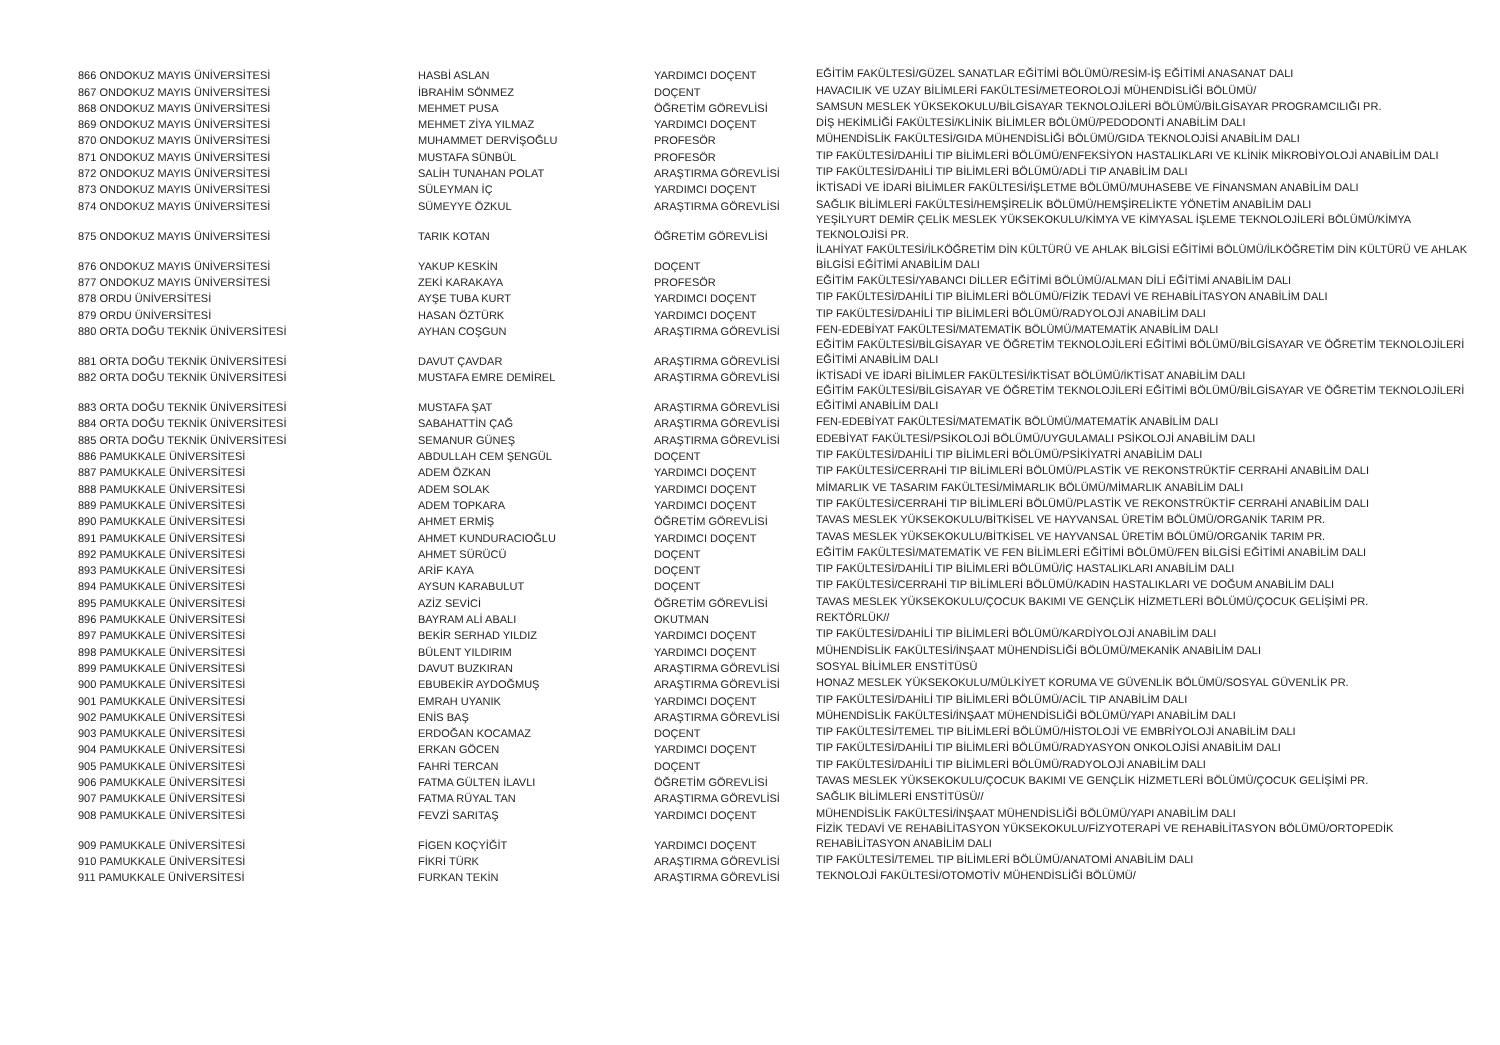| 866 ONDOKUZ MAYIS ÜNİVERSİTESİ | HASBİ ASLAN | YARDIMCI DOÇENT | EĞİTİM FAKÜLTESİ/GÜZEL SANATLAR EĞİTİMİ BÖLÜMÜ/RESİM-İŞ EĞİTİMİ ANASANAT DALI |
| 867 ONDOKUZ MAYIS ÜNİVERSİTESİ | İBRAHİM SÖNMEZ | DOÇENT | HAVACILIK VE UZAY BİLİMLERİ FAKÜLTESİ/METEOROLOJİ MÜHENDİSLİĞİ BÖLÜMÜ/ |
| 868 ONDOKUZ MAYIS ÜNİVERSİTESİ | MEHMET PUSA | ÖĞRETİM GÖREVLİSİ | SAMSUN MESLEK YÜKSEKOKULU/BİLGİSAYAR TEKNOLOJİLERİ BÖLÜMÜ/BİLGİSAYAR PROGRAMCILIĞI PR. |
| 869 ONDOKUZ MAYIS ÜNİVERSİTESİ | MEHMET ZİYA YILMAZ | YARDIMCI DOÇENT | DİŞ HEKİMLİĞİ FAKÜLTESİ/KLİNİK BİLİMLER BÖLÜMÜ/PEDODONTİ ANABİLİM DALI |
| 870 ONDOKUZ MAYIS ÜNİVERSİTESİ | MUHAMMET DERVİŞOĞLU | PROFESÖR | MÜHENDİSLİK FAKÜLTESİ/GIDA MÜHENDİSLİĞİ BÖLÜMÜ/GIDA TEKNOLOJİSİ ANABİLİM DALI |
| 871 ONDOKUZ MAYIS ÜNİVERSİTESİ | MUSTAFA SÜNBÜL | PROFESÖR | TIP FAKÜLTESİ/DAHİLİ TIP BİLİMLERİ BÖLÜMÜ/ENFEKSİYON HASTALIKLARI VE KLİNİK MİKROBİYOLOJİ ANABİLİM DALI |
| 872 ONDOKUZ MAYIS ÜNİVERSİTESİ | SALİH TUNAHAN POLAT | ARAŞTIRMA GÖREVLİSİ | TIP FAKÜLTESİ/DAHİLİ TIP BİLİMLERİ BÖLÜMÜ/ADLİ TIP ANABİLİM DALI |
| 873 ONDOKUZ MAYIS ÜNİVERSİTESİ | SÜLEYMAN İÇ | YARDIMCI DOÇENT | İKTİSADİ VE İDARİ BİLİMLER FAKÜLTESİ/İŞLETME BÖLÜMÜ/MUHASEBE VE FİNANSMAN ANABİLİM DALI |
| 874 ONDOKUZ MAYIS ÜNİVERSİTESİ | SÜMEYYE ÖZKUL | ARAŞTIRMA GÖREVLİSİ | SAĞLIK BİLİMLERİ FAKÜLTESİ/HEMŞİRELİK BÖLÜMÜ/HEMŞİRELİKTE YÖNETİM ANABİLİM DALI |
| 875 ONDOKUZ MAYIS ÜNİVERSİTESİ | TARIK KOTAN | ÖĞRETİM GÖREVLİSİ | YEŞİLYURT DEMİR ÇELİK MESLEK YÜKSEKOKULU/KİMYA VE KİMYASAL İŞLEME TEKNOLOJİLERİ BÖLÜMÜ/KİMYA TEKNOLOJİSİ PR. |
| 876 ONDOKUZ MAYIS ÜNİVERSİTESİ | YAKUP KESKİN | DOÇENT | İLAHİYAT FAKÜLTESİ/İLKÖĞRETİM DİN KÜLTÜRÜ VE AHLAK BİLGİSİ EĞİTİMİ BÖLÜMÜ/İLKÖĞRETİM DİN KÜLTÜRÜ VE AHLAK BİLGİSİ EĞİTİMİ ANABİLİM DALI |
| 877 ONDOKUZ MAYIS ÜNİVERSİTESİ | ZEKİ KARAKAYA | PROFESÖR | EĞİTİM FAKÜLTESİ/YABANCI DİLLER EĞİTİMİ BÖLÜMÜ/ALMAN DİLİ EĞİTİMİ ANABİLİM DALI |
| 878 ORDU ÜNİVERSİTESİ | AYŞE TUBA KURT | YARDIMCI DOÇENT | TIP FAKÜLTESİ/DAHİLİ TIP BİLİMLERİ BÖLÜMÜ/FİZİK TEDAVİ VE REHABİLİTASYON ANABİLİM DALI |
| 879 ORDU ÜNİVERSİTESİ | HASAN ÖZTÜRK | YARDIMCI DOÇENT | TIP FAKÜLTESİ/DAHİLİ TIP BİLİMLERİ BÖLÜMÜ/RADYOLOJİ ANABİLİM DALI |
| 880 ORTA DOĞU TEKNİK ÜNİVERSİTESİ | AYHAN COŞGUN | ARAŞTIRMA GÖREVLİSİ | FEN-EDEBİYAT FAKÜLTESİ/MATEMATİK BÖLÜMÜ/MATEMATİK ANABİLİM DALI |
| 881 ORTA DOĞU TEKNİK ÜNİVERSİTESİ | DAVUT ÇAVDAR | ARAŞTIRMA GÖREVLİSİ | EĞİTİM FAKÜLTESİ/BİLGİSAYAR VE ÖĞRETİM TEKNOLOJİLERİ EĞİTİMİ BÖLÜMÜ/BİLGİSAYAR VE ÖĞRETİM TEKNOLOJİLERİ EĞİTİMİ ANABİLİM DALI |
| 882 ORTA DOĞU TEKNİK ÜNİVERSİTESİ | MUSTAFA EMRE DEMİREL | ARAŞTIRMA GÖREVLİSİ | İKTİSADİ VE İDARİ BİLİMLER FAKÜLTESİ/İKTİSAT BÖLÜMÜ/İKTİSAT ANABİLİM DALI |
| 883 ORTA DOĞU TEKNİK ÜNİVERSİTESİ | MUSTAFA ŞAT | ARAŞTIRMA GÖREVLİSİ | EĞİTİM FAKÜLTESİ/BİLGİSAYAR VE ÖĞRETİM TEKNOLOJİLERİ EĞİTİMİ BÖLÜMÜ/BİLGİSAYAR VE ÖĞRETİM TEKNOLOJİLERİ EĞİTİMİ ANABİLİM DALI |
| 884 ORTA DOĞU TEKNİK ÜNİVERSİTESİ | SABAHATTİN ÇAĞ | ARAŞTIRMA GÖREVLİSİ | FEN-EDEBİYAT FAKÜLTESİ/MATEMATİK BÖLÜMÜ/MATEMATİK ANABİLİM DALI |
| 885 ORTA DOĞU TEKNİK ÜNİVERSİTESİ | SEMANUR GÜNEŞ | ARAŞTIRMA GÖREVLİSİ | EDEBİYAT FAKÜLTESİ/PSİKOLOJİ BÖLÜMÜ/UYGULAMALI PSİKOLOJİ ANABİLİM DALI |
| 886 PAMUKKALE ÜNİVERSİTESİ | ABDULLAH CEM ŞENGÜL | DOÇENT | TIP FAKÜLTESİ/DAHİLİ TIP BİLİMLERİ BÖLÜMÜ/PSİKİYATRİ ANABİLİM DALI |
| 887 PAMUKKALE ÜNİVERSİTESİ | ADEM ÖZKAN | YARDIMCI DOÇENT | TIP FAKÜLTESİ/CERRAHİ TIP BİLİMLERİ BÖLÜMÜ/PLASTİK VE REKONSTRÜKTİF CERRAHİ ANABİLİM DALI |
| 888 PAMUKKALE ÜNİVERSİTESİ | ADEM SOLAK | YARDIMCI DOÇENT | MİMARLIK VE TASARIM FAKÜLTESİ/MİMARLIK BÖLÜMÜ/MİMARLIK ANABİLİM DALI |
| 889 PAMUKKALE ÜNİVERSİTESİ | ADEM TOPKARA | YARDIMCI DOÇENT | TIP FAKÜLTESİ/CERRAHİ TIP BİLİMLERİ BÖLÜMÜ/PLASTİK VE REKONSTRÜKTİF CERRAHİ ANABİLİM DALI |
| 890 PAMUKKALE ÜNİVERSİTESİ | AHMET ERMİŞ | ÖĞRETİM GÖREVLİSİ | TAVAS MESLEK YÜKSEKOKULU/BİTKİSEL VE HAYVANSAL ÜRETİM BÖLÜMÜ/ORGANİK TARIM PR. |
| 891 PAMUKKALE ÜNİVERSİTESİ | AHMET KUNDURACIOĞLU | YARDIMCI DOÇENT | TAVAS MESLEK YÜKSEKOKULU/BİTKİSEL VE HAYVANSAL ÜRETİM BÖLÜMÜ/ORGANİK TARIM PR. |
| 892 PAMUKKALE ÜNİVERSİTESİ | AHMET SÜRÜCÜ | DOÇENT | EĞİTİM FAKÜLTESİ/MATEMATİK VE FEN BİLİMLERİ EĞİTİMİ BÖLÜMÜ/FEN BİLGİSİ EĞİTİMİ ANABİLİM DALI |
| 893 PAMUKKALE ÜNİVERSİTESİ | ARİF KAYA | DOÇENT | TIP FAKÜLTESİ/DAHİLİ TIP BİLİMLERİ BÖLÜMÜ/İÇ HASTALIKLARI ANABİLİM DALI |
| 894 PAMUKKALE ÜNİVERSİTESİ | AYSUN KARABULUT | DOÇENT | TIP FAKÜLTESİ/CERRAHİ TIP BİLİMLERİ BÖLÜMÜ/KADIN HASTALIKLARI VE DOĞUM ANABİLİM DALI |
| 895 PAMUKKALE ÜNİVERSİTESİ | AZİZ SEVİCİ | ÖĞRETİM GÖREVLİSİ | TAVAS MESLEK YÜKSEKOKULU/ÇOCUK BAKIMI VE GENÇLİK HİZMETLERİ BÖLÜMÜ/ÇOCUK GELİŞİMİ PR. |
| 896 PAMUKKALE ÜNİVERSİTESİ | BAYRAM ALİ ABALI | OKUTMAN | REKTÖRLÜK// |
| 897 PAMUKKALE ÜNİVERSİTESİ | BEKİR SERHAD YILDIZ | YARDIMCI DOÇENT | TIP FAKÜLTESİ/DAHİLİ TIP BİLİMLERİ BÖLÜMÜ/KARDİYOLOJİ ANABİLİM DALI |
| 898 PAMUKKALE ÜNİVERSİTESİ | BÜLENT YILDIRIM | YARDIMCI DOÇENT | MÜHENDİSLİK FAKÜLTESİ/İNŞAAT MÜHENDİSLİĞİ BÖLÜMÜ/MEKANİK ANABİLİM DALI |
| 899 PAMUKKALE ÜNİVERSİTESİ | DAVUT BUZKIRAN | ARAŞTIRMA GÖREVLİSİ | SOSYAL BİLİMLER ENSTİTÜSÜ |
| 900 PAMUKKALE ÜNİVERSİTESİ | EBUBEKİR AYDOĞMUŞ | ARAŞTIRMA GÖREVLİSİ | HONAZ MESLEK YÜKSEKOKULU/MÜLKİYET KORUMA VE GÜVENLİK BÖLÜMÜ/SOSYAL GÜVENLİK PR. |
| 901 PAMUKKALE ÜNİVERSİTESİ | EMRAH UYANIK | YARDIMCI DOÇENT | TIP FAKÜLTESİ/DAHİLİ TIP BİLİMLERİ BÖLÜMÜ/ACİL TIP ANABİLİM DALI |
| 902 PAMUKKALE ÜNİVERSİTESİ | ENİS BAŞ | ARAŞTIRMA GÖREVLİSİ | MÜHENDİSLİK FAKÜLTESİ/İNŞAAT MÜHENDİSLİĞİ BÖLÜMÜ/YAPI ANABİLİM DALI |
| 903 PAMUKKALE ÜNİVERSİTESİ | ERDOĞAN KOCAMAZ | DOÇENT | TIP FAKÜLTESİ/TEMEL TIP BİLİMLERİ BÖLÜMÜ/HİSTOLOJİ VE EMBRİYOLOJİ ANABİLİM DALI |
| 904 PAMUKKALE ÜNİVERSİTESİ | ERKAN GÖCEN | YARDIMCI DOÇENT | TIP FAKÜLTESİ/DAHİLİ TIP BİLİMLERİ BÖLÜMÜ/RADYASYON ONKOLOJİSİ ANABİLİM DALI |
| 905 PAMUKKALE ÜNİVERSİTESİ | FAHRİ TERCAN | DOÇENT | TIP FAKÜLTESİ/DAHİLİ TIP BİLİMLERİ BÖLÜMÜ/RADYOLOJİ ANABİLİM DALI |
| 906 PAMUKKALE ÜNİVERSİTESİ | FATMA GÜLTEN İLAVLI | ÖĞRETİM GÖREVLİSİ | TAVAS MESLEK YÜKSEKOKULU/ÇOCUK BAKIMI VE GENÇLİK HİZMETLERİ BÖLÜMÜ/ÇOCUK GELİŞİMİ PR. |
| 907 PAMUKKALE ÜNİVERSİTESİ | FATMA RÜYAL TAN | ARAŞTIRMA GÖREVLİSİ | SAĞLIK BİLİMLERİ ENSTİTÜSÜ// |
| 908 PAMUKKALE ÜNİVERSİTESİ | FEVZİ SARITAŞ | YARDIMCI DOÇENT | MÜHENDİSLİK FAKÜLTESİ/İNŞAAT MÜHENDİSLİĞİ BÖLÜMÜ/YAPI ANABİLİM DALI |
| 909 PAMUKKALE ÜNİVERSİTESİ | FİGEN KOÇYİĞİT | YARDIMCI DOÇENT | FİZİK TEDAVİ VE REHABİLİTASYON YÜKSEKOKULU/FİZYOTERAPİ VE REHABİLİTASYON BÖLÜMÜ/ORTOPEDİK REHABİLİTASYON ANABİLİM DALI |
| 910 PAMUKKALE ÜNİVERSİTESİ | FİKRİ TÜRK | ARAŞTIRMA GÖREVLİSİ | TIP FAKÜLTESİ/TEMEL TIP BİLİMLERİ BÖLÜMÜ/ANATOMİ ANABİLİM DALI |
| 911 PAMUKKALE ÜNİVERSİTESİ | FURKAN TEKİN | ARAŞTIRMA GÖREVLİSİ | TEKNOLOJİ FAKÜLTESİ/OTOMOTİV MÜHENDİSLİĞİ BÖLÜMÜ/ |